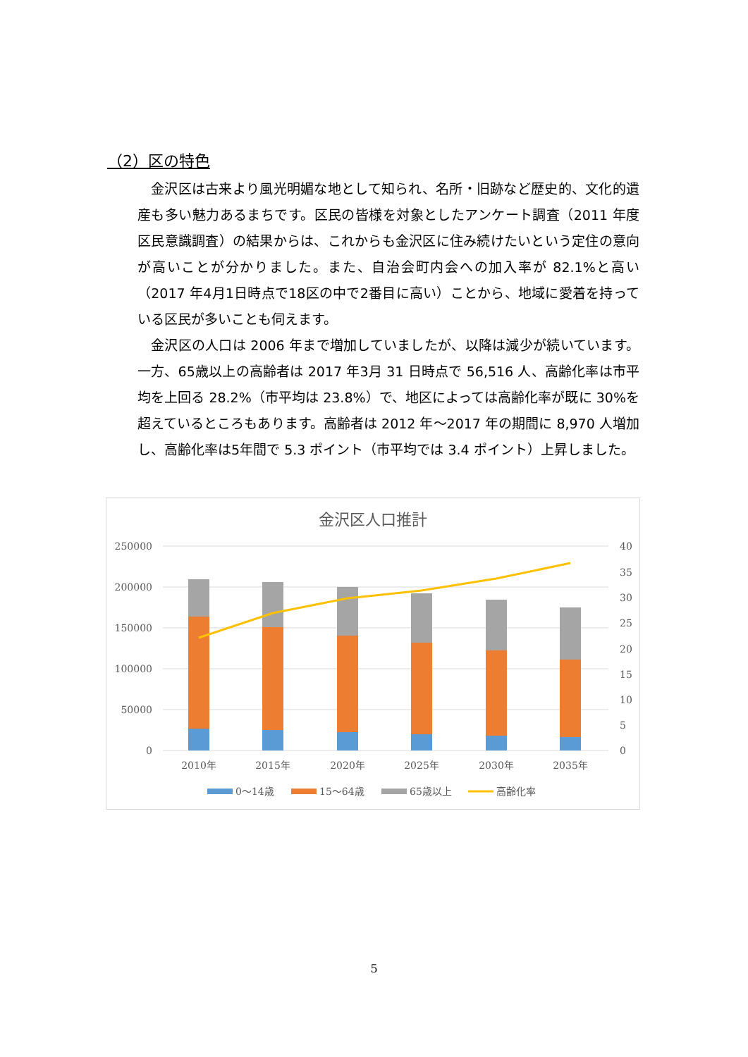（2）区の特色
金沢区は古来より風光明媚な地として知られ、名所・旧跡など歴史的、文化的遺産も多い魅力あるまちです。区民の皆様を対象としたアンケート調査（2011 年度区民意識調査）の結果からは、これからも金沢区に住み続けたいという定住の意向が高いことが分かりました。また、自治会町内会への加入率が 82.1%と高い（2017 年4月1日時点で18区の中で2番目に高い）ことから、地域に愛着を持っている区民が多いことも伺えます。
金沢区の人口は 2006 年まで増加していましたが、以降は減少が続いています。一方、65歳以上の高齢者は 2017 年3月 31 日時点で 56,516 人、高齢化率は市平均を上回る 28.2%（市平均は 23.8%）で、地区によっては高齢化率が既に 30%を超えているところもあります。高齢者は 2012 年～2017 年の期間に 8,970 人増加し、高齢化率は5年間で 5.3 ポイント（市平均では 3.4 ポイント）上昇しました。
金沢区人口推計
250000
200000
150000
100000
50000
0
40
35
30
25
20
15
10
5
0
2010年
2015年
2020年
2025年
2030年
2035年
0～14歳
15～64歳
65歳以上
高齢化率
5